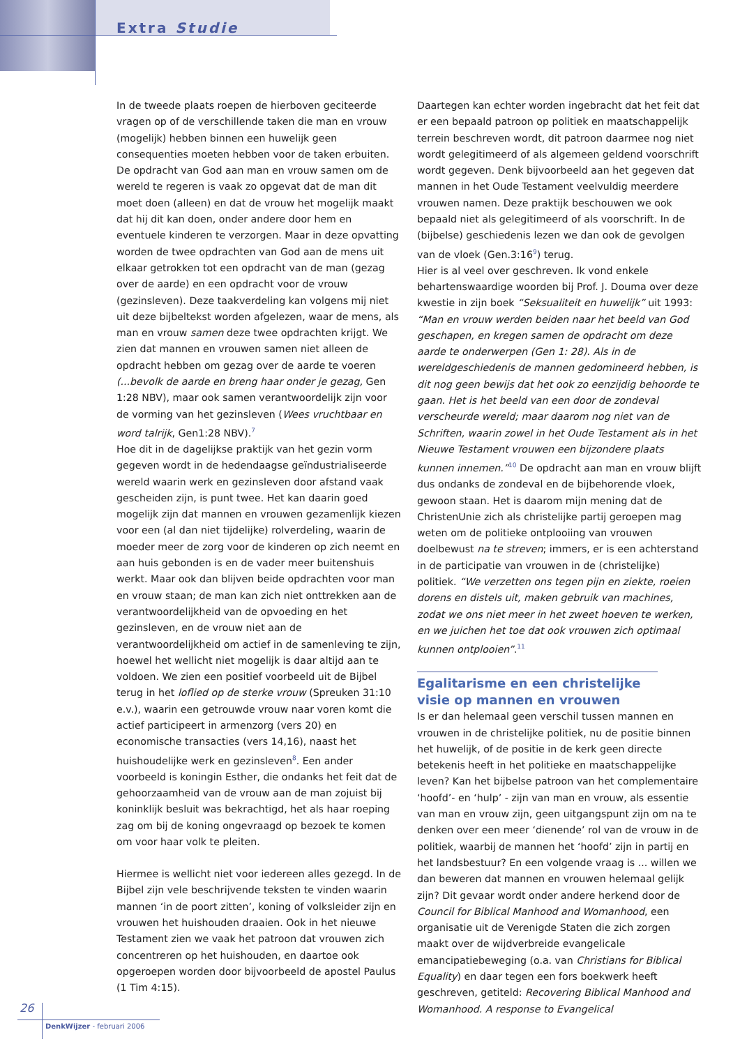Extra Studie
In de tweede plaats roepen de hierboven geciteerde vragen op of de verschillende taken die man en vrouw (mogelijk) hebben binnen een huwelijk geen consequenties moeten hebben voor de taken erbuiten. De opdracht van God aan man en vrouw samen om de wereld te regeren is vaak zo opgevat dat de man dit moet doen (alleen) en dat de vrouw het mogelijk maakt dat hij dit kan doen, onder andere door hem en eventuele kinderen te verzorgen. Maar in deze opvatting worden de twee opdrachten van God aan de mens uit elkaar getrokken tot een opdracht van de man (gezag over de aarde) en een opdracht voor de vrouw (gezinsleven). Deze taakverdeling kan volgens mij niet uit deze bijbeltekst worden afgelezen, waar de mens, als man en vrouw samen deze twee opdrachten krijgt. We zien dat mannen en vrouwen samen niet alleen de opdracht hebben om gezag over de aarde te voeren (...bevolk de aarde en breng haar onder je gezag, Gen 1:28 NBV), maar ook samen verantwoordelijk zijn voor de vorming van het gezinsleven (Wees vruchtbaar en word talrijk, Gen1:28 NBV).<sup>7</sup>
Hoe dit in de dagelijkse praktijk van het gezin vorm gegeven wordt in de hedendaagse geïndustrialiseerde wereld waarin werk en gezinsleven door afstand vaak gescheiden zijn, is punt twee. Het kan daarin goed mogelijk zijn dat mannen en vrouwen gezamenlijk kiezen voor een (al dan niet tijdelijke) rolverdeling, waarin de moeder meer de zorg voor de kinderen op zich neemt en aan huis gebonden is en de vader meer buitenshuis werkt. Maar ook dan blijven beide opdrachten voor man en vrouw staan; de man kan zich niet onttrekken aan de verantwoordelijkheid van de opvoeding en het gezinsleven, en de vrouw niet aan de verantwoordelijkheid om actief in de samenleving te zijn, hoewel het wellicht niet mogelijk is daar altijd aan te voldoen. We zien een positief voorbeeld uit de Bijbel terug in het loflied op de sterke vrouw (Spreuken 31:10 e.v.), waarin een getrouwde vrouw naar voren komt die actief participeert in armenzorg (vers 20) en economische transacties (vers 14,16), naast het huishoudelijke werk en gezinsleven<sup>8</sup>. Een ander voorbeeld is koningin Esther, die ondanks het feit dat de gehoorzaamheid van de vrouw aan de man zojuist bij koninklijk besluit was bekrachtigd, het als haar roeping zag om bij de koning ongevraagd op bezoek te komen om voor haar volk te pleiten.
Hiermee is wellicht niet voor iedereen alles gezegd. In de Bijbel zijn vele beschrijvende teksten te vinden waarin mannen ‘in de poort zitten’, koning of volksleider zijn en vrouwen het huishouden draaien. Ook in het nieuwe Testament zien we vaak het patroon dat vrouwen zich concentreren op het huishouden, en daartoe ook opgeroepen worden door bijvoorbeeld de apostel Paulus (1 Tim 4:15).
Daartegen kan echter worden ingebracht dat het feit dat er een bepaald patroon op politiek en maatschappelijk terrein beschreven wordt, dit patroon daarmee nog niet wordt gelegitimeerd of als algemeen geldend voorschrift wordt gegeven. Denk bijvoorbeeld aan het gegeven dat mannen in het Oude Testament veelvuldig meerdere vrouwen namen. Deze praktijk beschouwen we ook bepaald niet als gelegitimeerd of als voorschrift. In de (bijbelse) geschiedenis lezen we dan ook de gevolgen van de vloek (Gen.3:16<sup>9</sup>) terug.
Hier is al veel over geschreven. Ik vond enkele behartenswaardige woorden bij Prof. J. Douma over deze kwestie in zijn boek “Seksualiteit en huwelijk” uit 1993: “Man en vrouw werden beiden naar het beeld van God geschapen, en kregen samen de opdracht om deze aarde te onderwerpen (Gen 1: 28). Als in de wereldgeschiedenis de mannen gedomineerd hebben, is dit nog geen bewijs dat het ook zo eenzijdig behoorde te gaan. Het is het beeld van een door de zondeval verscheurde wereld; maar daarom nog niet van de Schriften, waarin zowel in het Oude Testament als in het Nieuwe Testament vrouwen een bijzondere plaats kunnen innemen.”<sup>10</sup> De opdracht aan man en vrouw blijft dus ondanks de zondeval en de bijbehorende vloek, gewoon staan. Het is daarom mijn mening dat de ChristenUnie zich als christelijke partij geroepen mag weten om de politieke ontplooiing van vrouwen doelbewust na te streven; immers, er is een achterstand in de participatie van vrouwen in de (christelijke) politiek. “We verzetten ons tegen pijn en ziekte, roeien dorens en distels uit, maken gebruik van machines, zodat we ons niet meer in het zweet hoeven te werken, en we juichen het toe dat ook vrouwen zich optimaal kunnen ontplooien”.<sup>11</sup>
Egalitarisme en een christelijke visie op mannen en vrouwen
Is er dan helemaal geen verschil tussen mannen en vrouwen in de christelijke politiek, nu de positie binnen het huwelijk, of de positie in de kerk geen directe betekenis heeft in het politieke en maatschappelijke leven? Kan het bijbelse patroon van het complementaire ‘hoofd’- en ‘hulp’ - zijn van man en vrouw, als essentie van man en vrouw zijn, geen uitgangspunt zijn om na te denken over een meer ‘dienende’ rol van de vrouw in de politiek, waarbij de mannen het ‘hoofd’ zijn in partij en het landsbestuur? En een volgende vraag is ... willen we dan beweren dat mannen en vrouwen helemaal gelijk zijn? Dit gevaar wordt onder andere herkend door de Council for Biblical Manhood and Womanhood, een organisatie uit de Verenigde Staten die zich zorgen maakt over de wijdverbreide evangelicale emancipatiebeweging (o.a. van Christians for Biblical Equality) en daar tegen een fors boekwerk heeft geschreven, getiteld: Recovering Biblical Manhood and Womanhood. A response to Evangelical
26
DenkWijzer - februari 2006